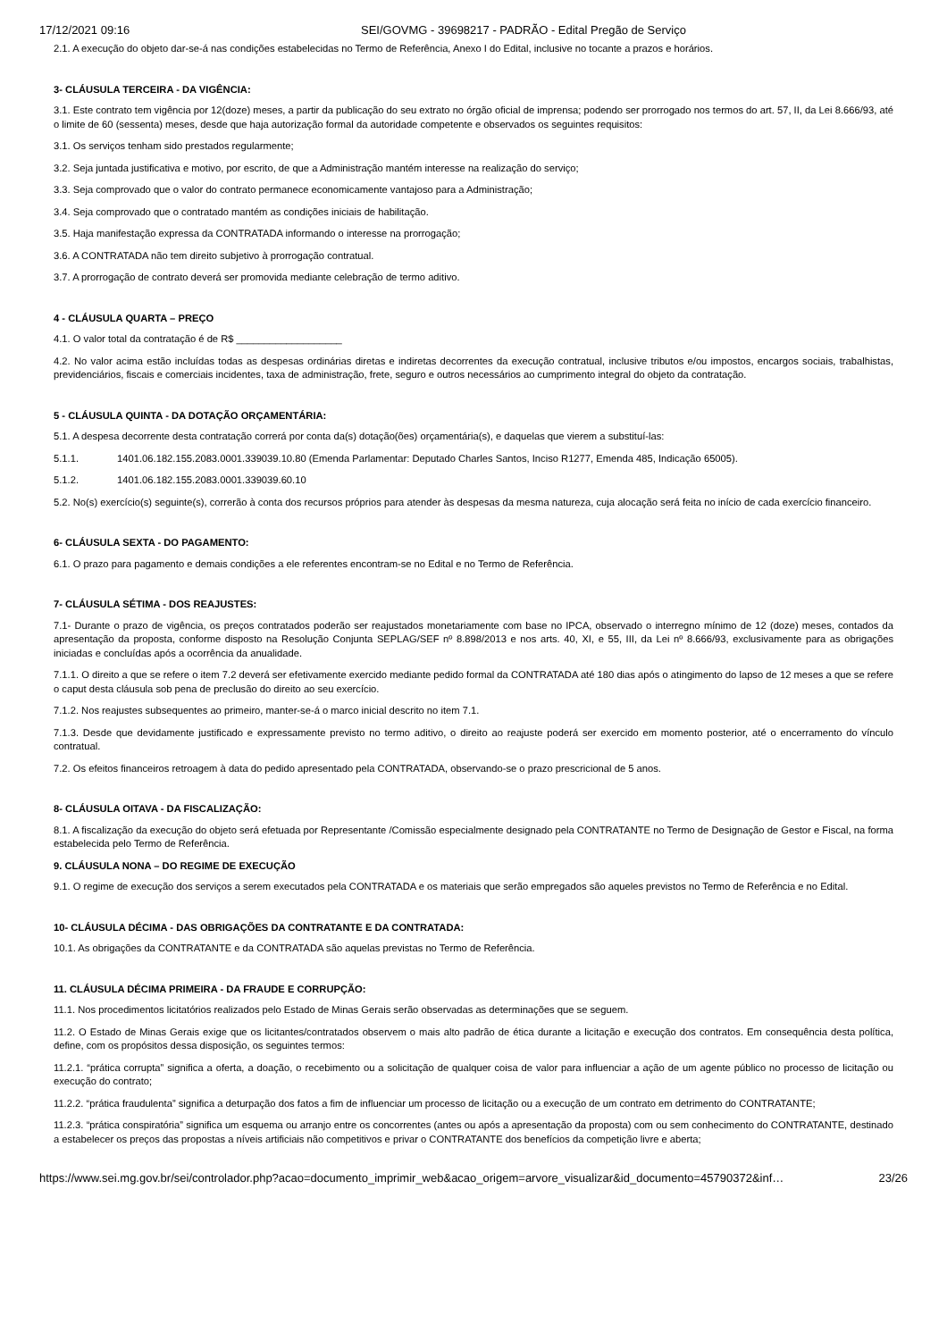17/12/2021 09:16 SEI/GOVMG - 39698217 - PADRÃO - Edital Pregão de Serviço
2.1. A execução do objeto dar-se-á nas condições estabelecidas no Termo de Referência, Anexo I do Edital, inclusive no tocante a prazos e horários.
3- CLÁUSULA TERCEIRA - DA VIGÊNCIA:
3.1. Este contrato tem vigência por 12(doze) meses, a partir da publicação do seu extrato no órgão oficial de imprensa; podendo ser prorrogado nos termos do art. 57, II, da Lei 8.666/93, até o limite de 60 (sessenta) meses, desde que haja autorização formal da autoridade competente e observados os seguintes requisitos:
3.1. Os serviços tenham sido prestados regularmente;
3.2. Seja juntada justificativa e motivo, por escrito, de que a Administração mantém interesse na realização do serviço;
3.3. Seja comprovado que o valor do contrato permanece economicamente vantajoso para a Administração;
3.4. Seja comprovado que o contratado mantém as condições iniciais de habilitação.
3.5. Haja manifestação expressa da CONTRATADA informando o interesse na prorrogação;
3.6. A CONTRATADA não tem direito subjetivo à prorrogação contratual.
3.7. A prorrogação de contrato deverá ser promovida mediante celebração de termo aditivo.
4 - CLÁUSULA QUARTA – PREÇO
4.1. O valor total da contratação é de R$ ___________________
4.2. No valor acima estão incluídas todas as despesas ordinárias diretas e indiretas decorrentes da execução contratual, inclusive tributos e/ou impostos, encargos sociais, trabalhistas, previdenciários, fiscais e comerciais incidentes, taxa de administração, frete, seguro e outros necessários ao cumprimento integral do objeto da contratação.
5 - CLÁUSULA QUINTA - DA DOTAÇÃO ORÇAMENTÁRIA:
5.1. A despesa decorrente desta contratação correrá por conta da(s) dotação(ões) orçamentária(s), e daquelas que vierem a substituí-las:
5.1.1. 1401.06.182.155.2083.0001.339039.10.80 (Emenda Parlamentar: Deputado Charles Santos, Inciso R1277, Emenda 485, Indicação 65005).
5.1.2. 1401.06.182.155.2083.0001.339039.60.10
5.2. No(s) exercício(s) seguinte(s), correrão à conta dos recursos próprios para atender às despesas da mesma natureza, cuja alocação será feita no início de cada exercício financeiro.
6- CLÁUSULA SEXTA - DO PAGAMENTO:
6.1. O prazo para pagamento e demais condições a ele referentes encontram-se no Edital e no Termo de Referência.
7- CLÁUSULA SÉTIMA - DOS REAJUSTES:
7.1- Durante o prazo de vigência, os preços contratados poderão ser reajustados monetariamente com base no IPCA, observado o interregno mínimo de 12 (doze) meses, contados da apresentação da proposta, conforme disposto na Resolução Conjunta SEPLAG/SEF nº 8.898/2013 e nos arts. 40, XI, e 55, III, da Lei nº 8.666/93, exclusivamente para as obrigações iniciadas e concluídas após a ocorrência da anualidade.
7.1.1. O direito a que se refere o item 7.2 deverá ser efetivamente exercido mediante pedido formal da CONTRATADA até 180 dias após o atingimento do lapso de 12 meses a que se refere o caput desta cláusula sob pena de preclusão do direito ao seu exercício.
7.1.2. Nos reajustes subsequentes ao primeiro, manter-se-á o marco inicial descrito no item 7.1.
7.1.3. Desde que devidamente justificado e expressamente previsto no termo aditivo, o direito ao reajuste poderá ser exercido em momento posterior, até o encerramento do vínculo contratual.
7.2. Os efeitos financeiros retroagem à data do pedido apresentado pela CONTRATADA, observando-se o prazo prescricional de 5 anos.
8- CLÁUSULA OITAVA - DA FISCALIZAÇÃO:
8.1. A fiscalização da execução do objeto será efetuada por Representante /Comissão especialmente designado pela CONTRATANTE no Termo de Designação de Gestor e Fiscal, na forma estabelecida pelo Termo de Referência.
9. CLÁUSULA NONA – DO REGIME DE EXECUÇÃO
9.1. O regime de execução dos serviços a serem executados pela CONTRATADA e os materiais que serão empregados são aqueles previstos no Termo de Referência e no Edital.
10- CLÁUSULA DÉCIMA - DAS OBRIGAÇÕES DA CONTRATANTE E DA CONTRATADA:
10.1. As obrigações da CONTRATANTE e da CONTRATADA são aquelas previstas no Termo de Referência.
11. CLÁUSULA DÉCIMA PRIMEIRA - DA FRAUDE E CORRUPÇÃO:
11.1. Nos procedimentos licitatórios realizados pelo Estado de Minas Gerais serão observadas as determinações que se seguem.
11.2. O Estado de Minas Gerais exige que os licitantes/contratados observem o mais alto padrão de ética durante a licitação e execução dos contratos. Em consequência desta política, define, com os propósitos dessa disposição, os seguintes termos:
11.2.1. “prática corrupta” significa a oferta, a doação, o recebimento ou a solicitação de qualquer coisa de valor para influenciar a ação de um agente público no processo de licitação ou execução do contrato;
11.2.2. “prática fraudulenta” significa a deturpação dos fatos a fim de influenciar um processo de licitação ou a execução de um contrato em detrimento do CONTRATANTE;
11.2.3. “prática conspiratória” significa um esquema ou arranjo entre os concorrentes (antes ou após a apresentação da proposta) com ou sem conhecimento do CONTRATANTE, destinado a estabelecer os preços das propostas a níveis artificiais não competitivos e privar o CONTRATANTE dos benefícios da competição livre e aberta;
https://www.sei.mg.gov.br/sei/controlador.php?acao=documento_imprimir_web&acao_origem=arvore_visualizar&id_documento=45790372&inf… 23/26